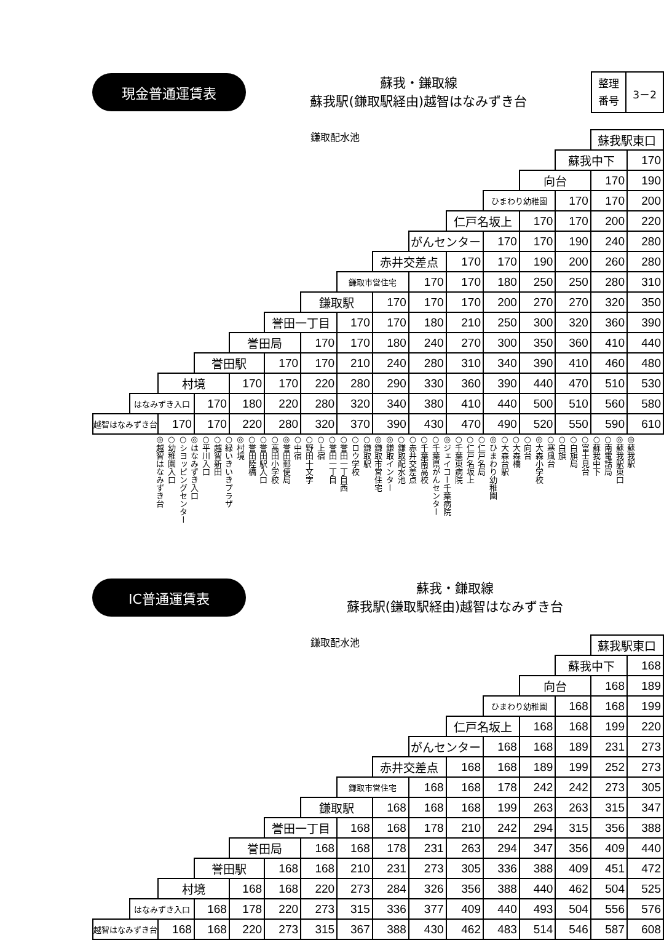現金普通運賃表
蘇我・鎌取線
蘇我駅(鎌取駅経由)越智はなみずき台
整理
番号
3－2
鎌取配水池
| | | | | | | | | | | | | | | 蘇我駅東口 | |
| | | | | | | | | | | | | | 蘇我中下 | | 170 |
| | | | | | | | | | | | | 向台 | | 170 | 190 |
| | | | | | | | | | | | ひまわり幼稚園 | | 170 | 170 | 200 |
| | | | | | | | | | | 仁戸名坂上 | | 170 | 170 | 200 | 220 |
| | | | | | | | | | がんセンター | | 170 | 170 | 190 | 240 | 280 |
| | | | | | | | | 赤井交差点 | | 170 | 170 | 190 | 200 | 260 | 280 |
| | | | | | | | 鎌取市営住宅 | | 170 | 170 | 180 | 250 | 250 | 280 | 310 |
| | | | | | | 鎌取駅 | | 170 | 170 | 170 | 200 | 270 | 270 | 320 | 350 |
| | | | | | 誉田一丁目 | | 170 | 170 | 180 | 210 | 250 | 300 | 320 | 360 | 390 |
| | | | | 誉田局 | | 170 | 170 | 180 | 240 | 270 | 300 | 350 | 360 | 410 | 440 |
| | | | 誉田駅 | | 170 | 170 | 210 | 240 | 280 | 310 | 340 | 390 | 410 | 460 | 480 |
| | | 村境 | | 170 | 170 | 220 | 280 | 290 | 330 | 360 | 390 | 440 | 470 | 510 | 530 |
| | はなみずき入口 | | 170 | 180 | 220 | 280 | 320 | 340 | 380 | 410 | 440 | 500 | 510 | 560 | 580 |
| 越智はなみずき台 | | 170 | 170 | 220 | 280 | 320 | 370 | 390 | 430 | 470 | 490 | 520 | 550 | 590 | 610 |
◎越智はなみずき台 ○幼稚園入口 ○シヨッピングセンター ◎はなみずき入口 ○平川入口 ○越智新田 ○緑いきいきプラザ ◎村境 ○誉田陸橋 ○誉田駅入口 ○高田小学校 ◎誉田郵便局 ○中宿 ○野田十文字 ○上宿 ○誉田一丁目 ○誉田一丁目西 ○ロウ学校 ○鎌取駅 ◎鎌取市営住宅 ◎鎌取インター ○鎌取配水池 ○赤井交差点 ○千葉南高校 ○千葉県がんセンター ◎ジェイコー千葉病院 ○千葉東病院 ○仁戸名坂上 ○仁戸名局 ◎ひまわり幼稚園 ○大森台駅 ○大森橋 ○向台 ◎大森小学校 ○寒風台 ○白旗 ○白旗局 ○富士見台 ○蘇我中下 ○南電話局 ◎蘇我駅東口 ◎蘇我駅
IC普通運賃表
蘇我・鎌取線
蘇我駅(鎌取駅経由)越智はなみずき台
鎌取配水池
| | | | | | | | | | | | | | | 蘇我駅東口 | |
| | | | | | | | | | | | | | 蘇我中下 | | 168 |
| | | | | | | | | | | | | 向台 | | 168 | 189 |
| | | | | | | | | | | | ひまわり幼稚園 | | 168 | 168 | 199 |
| | | | | | | | | | | 仁戸名坂上 | | 168 | 168 | 199 | 220 |
| | | | | | | | | | がんセンター | | 168 | 168 | 189 | 231 | 273 |
| | | | | | | | | 赤井交差点 | | 168 | 168 | 189 | 199 | 252 | 273 |
| | | | | | | | 鎌取市営住宅 | | 168 | 168 | 178 | 242 | 242 | 273 | 305 |
| | | | | | | 鎌取駅 | | 168 | 168 | 168 | 199 | 263 | 263 | 315 | 347 |
| | | | | | 誉田一丁目 | | 168 | 168 | 178 | 210 | 242 | 294 | 315 | 356 | 388 |
| | | | | 誉田局 | | 168 | 168 | 178 | 231 | 263 | 294 | 347 | 356 | 409 | 440 |
| | | | 誉田駅 | | 168 | 168 | 210 | 231 | 273 | 305 | 336 | 388 | 409 | 451 | 472 |
| | | 村境 | | 168 | 168 | 220 | 273 | 284 | 326 | 356 | 388 | 440 | 462 | 504 | 525 |
| | はなみずき入口 | | 168 | 178 | 220 | 273 | 315 | 336 | 377 | 409 | 440 | 493 | 504 | 556 | 576 |
| 越智はなみずき台 | | 168 | 168 | 220 | 273 | 315 | 367 | 388 | 430 | 462 | 483 | 514 | 546 | 587 | 608 |